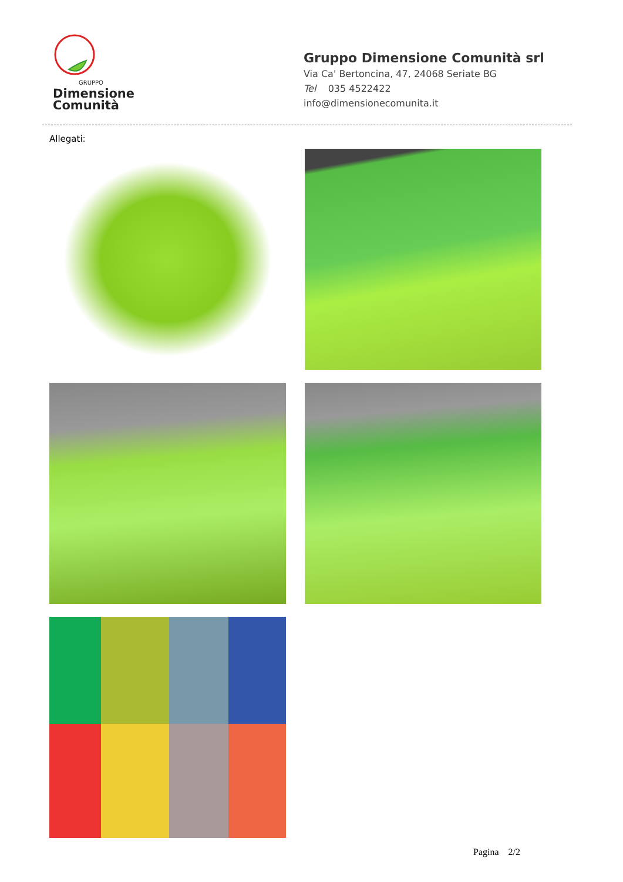GRUPPO
Dimensione
Comunità
Gruppo Dimensione Comunità srl
Via Ca' Bertoncina, 47, 24068 Seriate BG
Tel 035 4522422
info@dimensionecomunita.it
Allegati:
Pagina 2/2